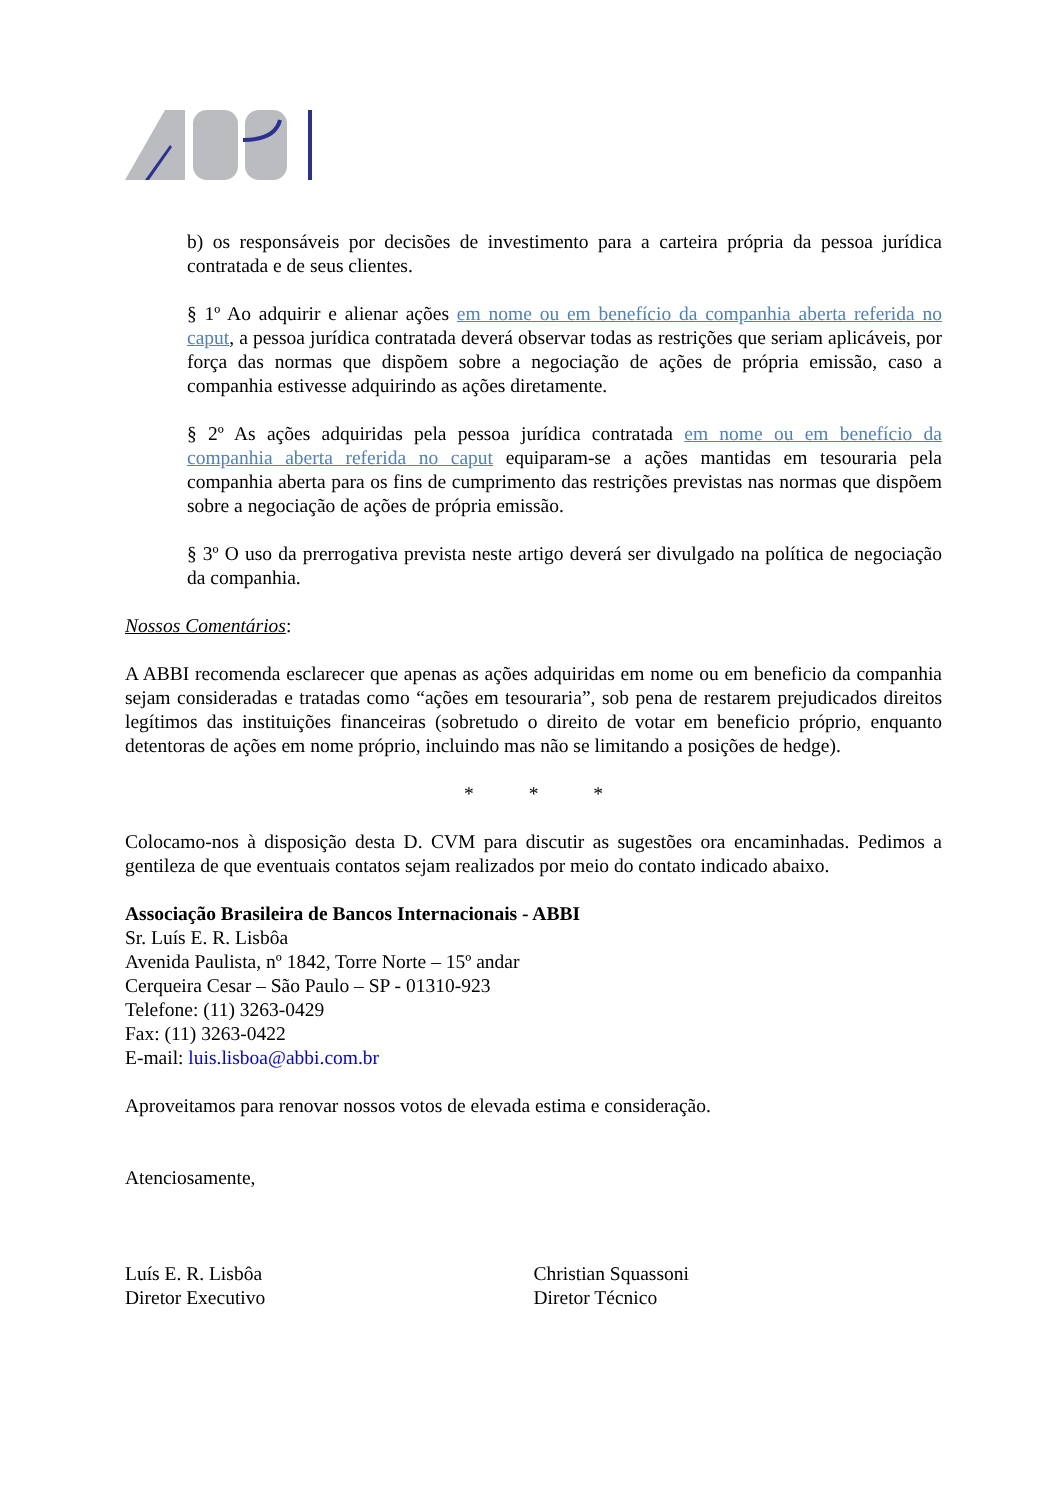b) os responsáveis por decisões de investimento para a carteira própria da pessoa jurídica contratada e de seus clientes.
§ 1º Ao adquirir e alienar ações em nome ou em benefício da companhia aberta referida no caput, a pessoa jurídica contratada deverá observar todas as restrições que seriam aplicáveis, por força das normas que dispõem sobre a negociação de ações de própria emissão, caso a companhia estivesse adquirindo as ações diretamente.
§ 2º As ações adquiridas pela pessoa jurídica contratada em nome ou em benefício da companhia aberta referida no caput equiparam-se a ações mantidas em tesouraria pela companhia aberta para os fins de cumprimento das restrições previstas nas normas que dispõem sobre a negociação de ações de própria emissão.
§ 3º O uso da prerrogativa prevista neste artigo deverá ser divulgado na política de negociação da companhia.
Nossos Comentários:
A ABBI recomenda esclarecer que apenas as ações adquiridas em nome ou em beneficio da companhia sejam consideradas e tratadas como “ações em tesouraria”, sob pena de restarem prejudicados direitos legítimos das instituições financeiras (sobretudo o direito de votar em beneficio próprio, enquanto detentoras de ações em nome próprio, incluindo mas não se limitando a posições de hedge).
* * *
Colocamo-nos à disposição desta D. CVM para discutir as sugestões ora encaminhadas. Pedimos a gentileza de que eventuais contatos sejam realizados por meio do contato indicado abaixo.
Associação Brasileira de Bancos Internacionais - ABBI
Sr. Luís E. R. Lisbôa
Avenida Paulista, nº 1842, Torre Norte – 15º andar
Cerqueira Cesar – São Paulo – SP - 01310-923
Telefone: (11) 3263-0429
Fax: (11) 3263-0422
E-mail: luis.lisboa@abbi.com.br
Aproveitamos para renovar nossos votos de elevada estima e consideração.
Atenciosamente,
Luís E. R. Lisbôa
Diretor Executivo
Christian Squassoni
Diretor Técnico